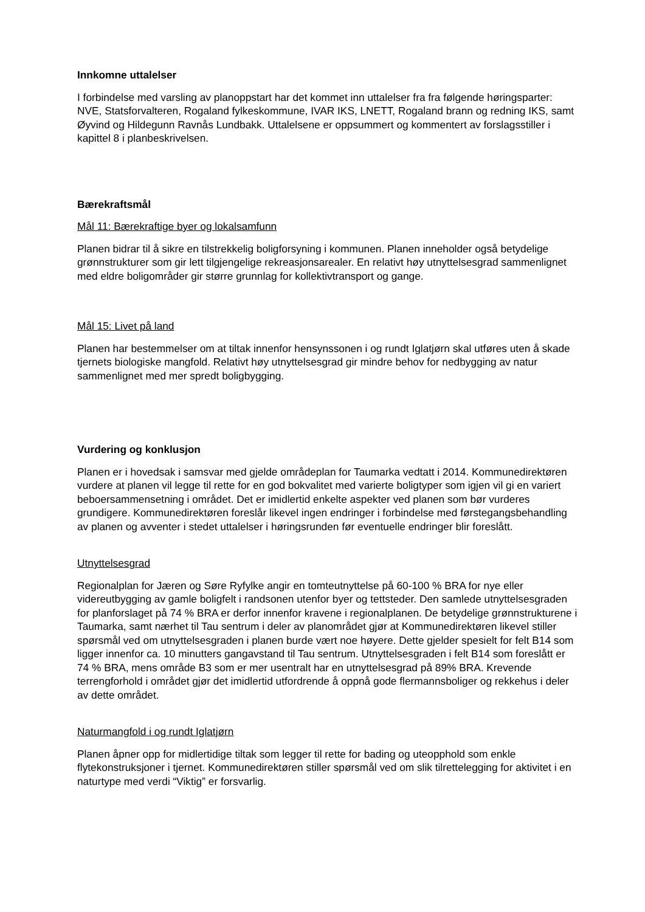Innkomne uttalelser
I forbindelse med varsling av planoppstart har det kommet inn uttalelser fra fra følgende høringsparter: NVE, Statsforvalteren, Rogaland fylkeskommune, IVAR IKS, LNETT, Rogaland brann og redning IKS, samt Øyvind og Hildegunn Ravnås Lundbakk. Uttalelsene er oppsummert og kommentert av forslagsstiller i kapittel 8 i planbeskrivelsen.
Bærekraftsmål
Mål 11: Bærekraftige byer og lokalsamfunn
Planen bidrar til å sikre en tilstrekkelig boligforsyning i kommunen. Planen inneholder også betydelige grønnstrukturer som gir lett tilgjengelige rekreasjonsarealer. En relativt høy utnyttelsesgrad sammenlignet med eldre boligområder gir større grunnlag for kollektivtransport og gange.
Mål 15: Livet på land
Planen har bestemmelser om at tiltak innenfor hensynssonen i og rundt Iglatjørn skal utføres uten å skade tjernets biologiske mangfold. Relativt høy utnyttelsesgrad gir mindre behov for nedbygging av natur sammenlignet med mer spredt boligbygging.
Vurdering og konklusjon
Planen er i hovedsak i samsvar med gjelde områdeplan for Taumarka vedtatt i 2014. Kommunedirektøren vurdere at planen vil legge til rette for en god bokvalitet med varierte boligtyper som igjen vil gi en variert beboersammensetning i området. Det er imidlertid enkelte aspekter ved planen som bør vurderes grundigere. Kommunedirektøren foreslår likevel ingen endringer i forbindelse med førstegangsbehandling av planen og avventer i stedet uttalelser i høringsrunden før eventuelle endringer blir foreslått.
Utnyttelsesgrad
Regionalplan for Jæren og Søre Ryfylke angir en tomteutnyttelse på 60-100 % BRA for nye eller videreutbygging av gamle boligfelt i randsonen utenfor byer og tettsteder. Den samlede utnyttelsesgraden for planforslaget på 74 % BRA er derfor innenfor kravene i regionalplanen. De betydelige grønnstrukturene i Taumarka, samt nærhet til Tau sentrum i deler av planområdet gjør at Kommunedirektøren likevel stiller spørsmål ved om utnyttelsesgraden i planen burde vært noe høyere. Dette gjelder spesielt for felt B14 som ligger innenfor ca. 10 minutters gangavstand til Tau sentrum. Utnyttelsesgraden i felt B14 som foreslått er 74 % BRA, mens område B3 som er mer usentralt har en utnyttelsesgrad på 89% BRA. Krevende terrengforhold i området gjør det imidlertid utfordrende å oppnå gode flermannsboliger og rekkehus i deler av dette området.
Naturmangfold i og rundt Iglatjørn
Planen åpner opp for midlertidige tiltak som legger til rette for bading og uteopphold som enkle flytekonstruksjoner i tjernet. Kommunedirektøren stiller spørsmål ved om slik tilrettelegging for aktivitet i en naturtype med verdi “Viktig” er forsvarlig.